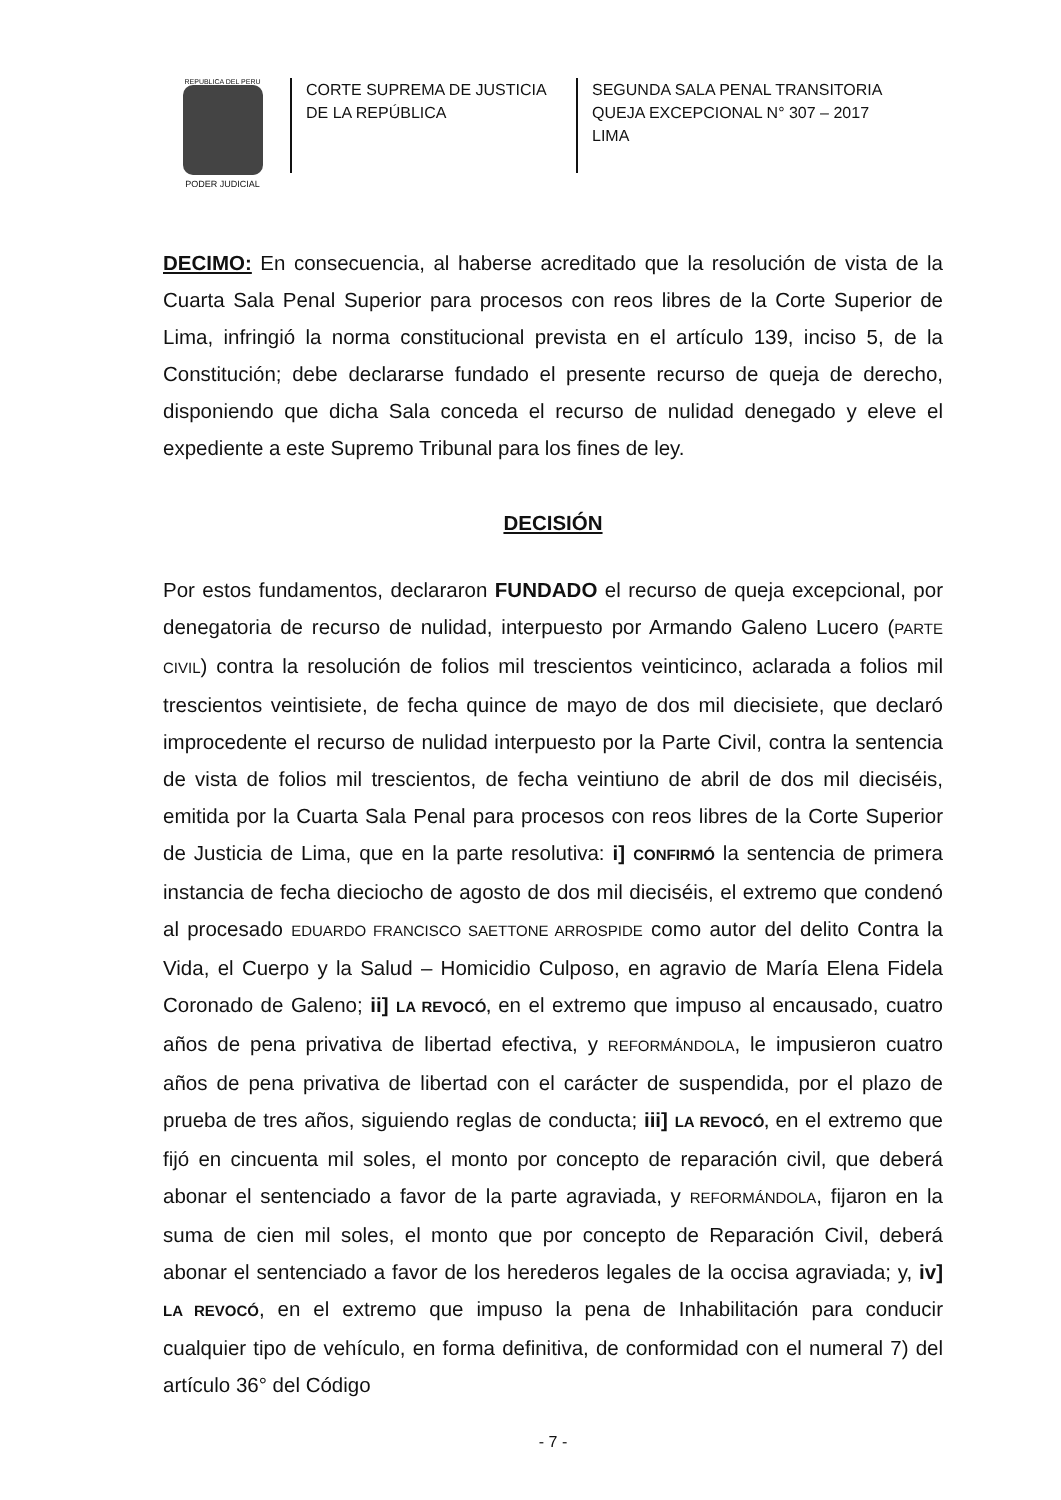REPUBLICA DEL PERU
PODER JUDICIAL
CORTE SUPREMA DE JUSTICIA
DE LA REPÚBLICA
SEGUNDA SALA PENAL TRANSITORIA
QUEJA EXCEPCIONAL N° 307 – 2017
LIMA
DECIMO: En consecuencia, al haberse acreditado que la resolución de vista de la Cuarta Sala Penal Superior para procesos con reos libres de la Corte Superior de Lima, infringió la norma constitucional prevista en el artículo 139, inciso 5, de la Constitución; debe declararse fundado el presente recurso de queja de derecho, disponiendo que dicha Sala conceda el recurso de nulidad denegado y eleve el expediente a este Supremo Tribunal para los fines de ley.
DECISIÓN
Por estos fundamentos, declararon FUNDADO el recurso de queja excepcional, por denegatoria de recurso de nulidad, interpuesto por Armando Galeno Lucero (PARTE CIVIL) contra la resolución de folios mil trescientos veinticinco, aclarada a folios mil trescientos veintisiete, de fecha quince de mayo de dos mil diecisiete, que declaró improcedente el recurso de nulidad interpuesto por la Parte Civil, contra la sentencia de vista de folios mil trescientos, de fecha veintiuno de abril de dos mil dieciséis, emitida por la Cuarta Sala Penal para procesos con reos libres de la Corte Superior de Justicia de Lima, que en la parte resolutiva: i] CONFIRMÓ la sentencia de primera instancia de fecha dieciocho de agosto de dos mil dieciséis, el extremo que condenó al procesado EDUARDO FRANCISCO SAETTONE ARROSPIDE como autor del delito Contra la Vida, el Cuerpo y la Salud – Homicidio Culposo, en agravio de María Elena Fidela Coronado de Galeno; ii] LA REVOCÓ, en el extremo que impuso al encausado, cuatro años de pena privativa de libertad efectiva, y REFORMÁNDOLA, le impusieron cuatro años de pena privativa de libertad con el carácter de suspendida, por el plazo de prueba de tres años, siguiendo reglas de conducta; iii] LA REVOCÓ, en el extremo que fijó en cincuenta mil soles, el monto por concepto de reparación civil, que deberá abonar el sentenciado a favor de la parte agraviada, y REFORMÁNDOLA, fijaron en la suma de cien mil soles, el monto que por concepto de Reparación Civil, deberá abonar el sentenciado a favor de los herederos legales de la occisa agraviada; y, iv] LA REVOCÓ, en el extremo que impuso la pena de Inhabilitación para conducir cualquier tipo de vehículo, en forma definitiva, de conformidad con el numeral 7) del artículo 36° del Código
- 7 -